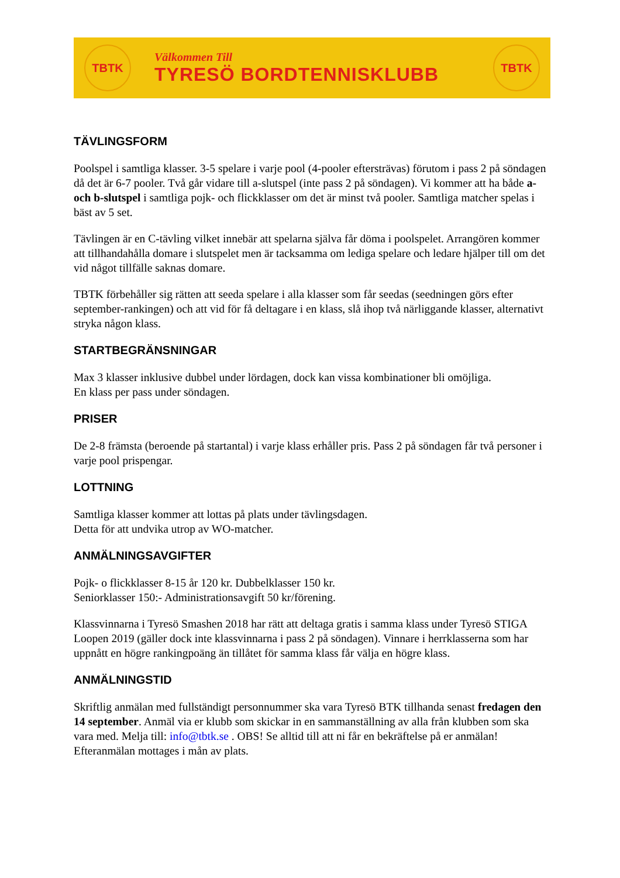TBTK
Välkommen Till
TYRESÖ BORDTENNISKLUBB
TBTK
TÄVLINGSFORM
Poolspel i samtliga klasser. 3-5 spelare i varje pool (4-pooler eftersträvas) förutom i pass 2 på söndagen då det är 6-7 pooler. Två går vidare till a-slutspel (inte pass 2 på söndagen). Vi kommer att ha både a- och b-slutspel i samtliga pojk- och flickklasser om det är minst två pooler. Samtliga matcher spelas i bäst av 5 set.
Tävlingen är en C-tävling vilket innebär att spelarna själva får döma i poolspelet. Arrangören kommer att tillhandahålla domare i slutspelet men är tacksamma om lediga spelare och ledare hjälper till om det vid något tillfälle saknas domare.
TBTK förbehåller sig rätten att seeda spelare i alla klasser som får seedas (seedningen görs efter september-rankingen) och att vid för få deltagare i en klass, slå ihop två närliggande klasser, alternativt stryka någon klass.
STARTBEGRÄNSNINGAR
Max 3 klasser inklusive dubbel under lördagen, dock kan vissa kombinationer bli omöjliga.
En klass per pass under söndagen.
PRISER
De 2-8 främsta (beroende på startantal) i varje klass erhåller pris. Pass 2 på söndagen får två personer i varje pool prispengar.
LOTTNING
Samtliga klasser kommer att lottas på plats under tävlingsdagen.
Detta för att undvika utrop av WO-matcher.
ANMÄLNINGSAVGIFTER
Pojk- o flickklasser 8-15 år 120 kr. Dubbelklasser 150 kr.
Seniorklasser 150:- Administrationsavgift 50 kr/förening.
Klassvinnarna i Tyresö Smashen 2018 har rätt att deltaga gratis i samma klass under Tyresö STIGA Loopen 2019 (gäller dock inte klassvinnarna i pass 2 på söndagen). Vinnare i herrklasserna som har uppnått en högre rankingpoäng än tillåtet för samma klass får välja en högre klass.
ANMÄLNINGSTID
Skriftlig anmälan med fullständigt personnummer ska vara Tyresö BTK tillhanda senast fredagen den 14 september. Anmäl via er klubb som skickar in en sammanställning av alla från klubben som ska vara med. Melja till: info@tbtk.se . OBS! Se alltid till att ni får en bekräftelse på er anmälan!
Efteranmälan mottages i mån av plats.